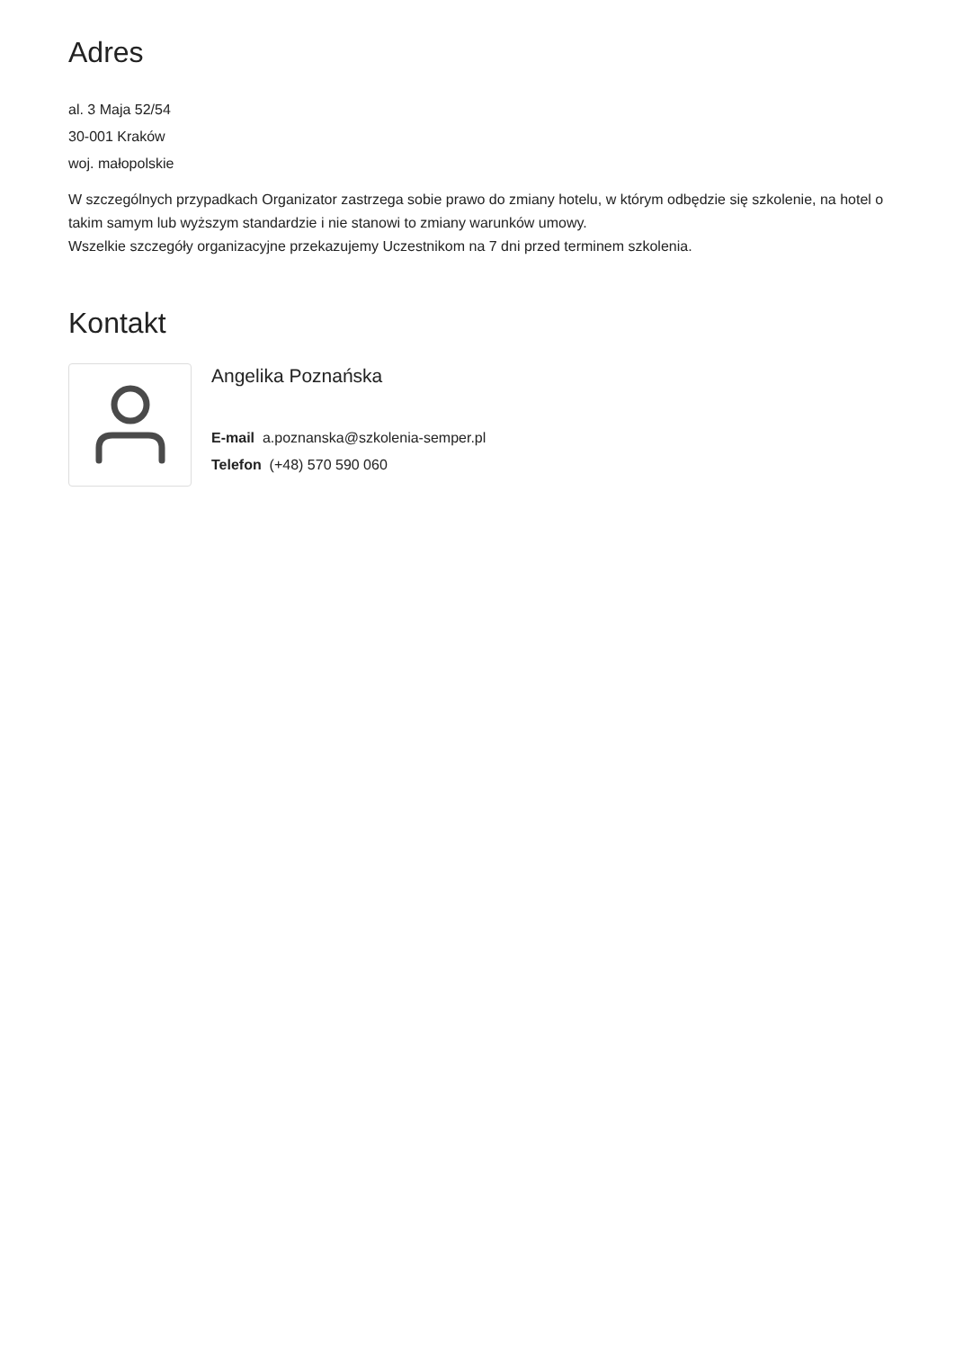Adres
al. 3 Maja 52/54
30-001 Kraków
woj. małopolskie
W szczególnych przypadkach Organizator zastrzega sobie prawo do zmiany hotelu, w którym odbędzie się szkolenie, na hotel o takim samym lub wyższym standardzie i nie stanowi to zmiany warunków umowy.
Wszelkie szczegóły organizacyjne przekazujemy Uczestnikom na 7 dni przed terminem szkolenia.
Kontakt
Angelika Poznańska
E-mail a.poznanska@szkolenia-semper.pl
Telefon (+48) 570 590 060